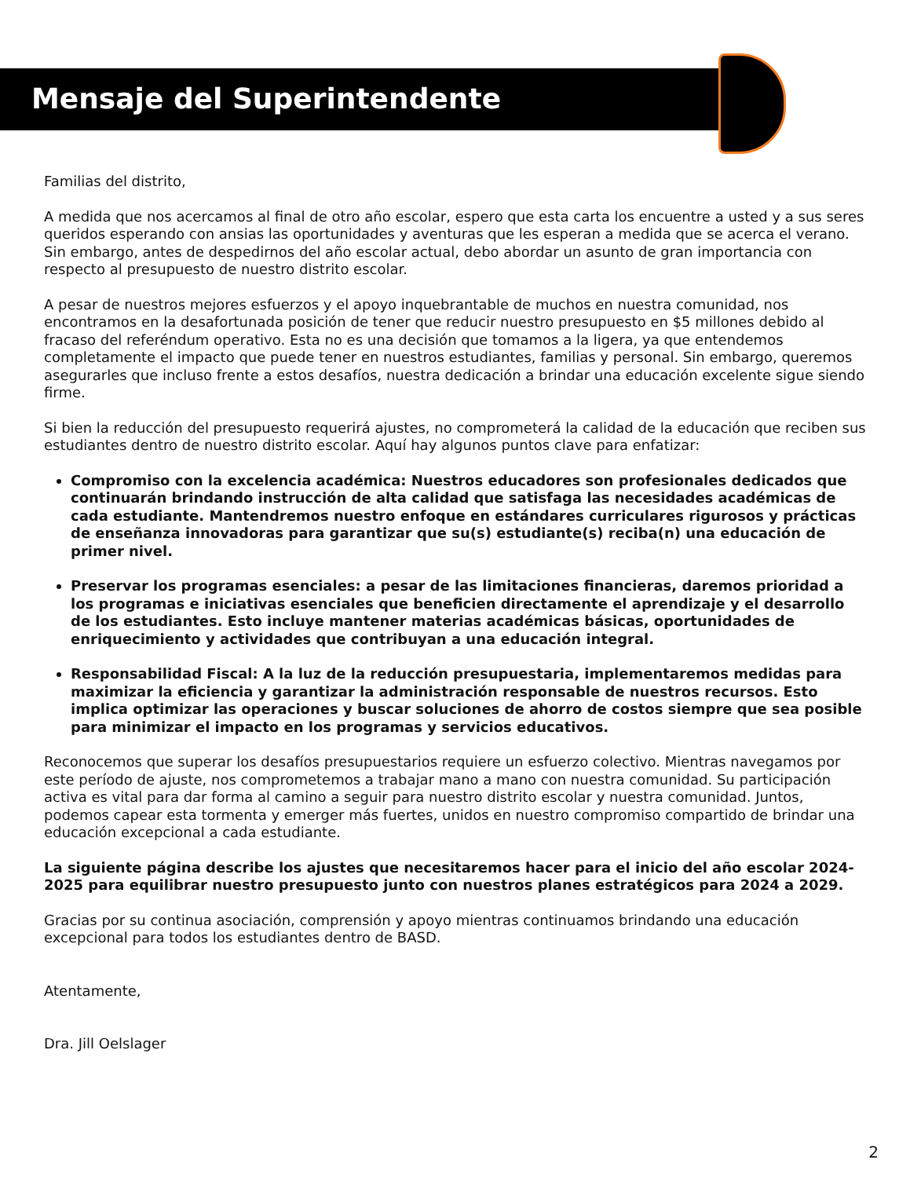Mensaje del Superintendente
Familias del distrito,
A medida que nos acercamos al final de otro año escolar, espero que esta carta los encuentre a usted y a sus seres queridos esperando con ansias las oportunidades y aventuras que les esperan a medida que se acerca el verano. Sin embargo, antes de despedirnos del año escolar actual, debo abordar un asunto de gran importancia con respecto al presupuesto de nuestro distrito escolar.
A pesar de nuestros mejores esfuerzos y el apoyo inquebrantable de muchos en nuestra comunidad, nos encontramos en la desafortunada posición de tener que reducir nuestro presupuesto en $5 millones debido al fracaso del referéndum operativo. Esta no es una decisión que tomamos a la ligera, ya que entendemos completamente el impacto que puede tener en nuestros estudiantes, familias y personal. Sin embargo, queremos asegurarles que incluso frente a estos desafíos, nuestra dedicación a brindar una educación excelente sigue siendo firme.
Si bien la reducción del presupuesto requerirá ajustes, no comprometerá la calidad de la educación que reciben sus estudiantes dentro de nuestro distrito escolar. Aquí hay algunos puntos clave para enfatizar:
Compromiso con la excelencia académica: Nuestros educadores son profesionales dedicados que continuarán brindando instrucción de alta calidad que satisfaga las necesidades académicas de cada estudiante. Mantendremos nuestro enfoque en estándares curriculares rigurosos y prácticas de enseñanza innovadoras para garantizar que su(s) estudiante(s) reciba(n) una educación de primer nivel.
Preservar los programas esenciales: a pesar de las limitaciones financieras, daremos prioridad a los programas e iniciativas esenciales que beneficien directamente el aprendizaje y el desarrollo de los estudiantes. Esto incluye mantener materias académicas básicas, oportunidades de enriquecimiento y actividades que contribuyan a una educación integral.
Responsabilidad Fiscal: A la luz de la reducción presupuestaria, implementaremos medidas para maximizar la eficiencia y garantizar la administración responsable de nuestros recursos. Esto implica optimizar las operaciones y buscar soluciones de ahorro de costos siempre que sea posible para minimizar el impacto en los programas y servicios educativos.
Reconocemos que superar los desafíos presupuestarios requiere un esfuerzo colectivo. Mientras navegamos por este período de ajuste, nos comprometemos a trabajar mano a mano con nuestra comunidad. Su participación activa es vital para dar forma al camino a seguir para nuestro distrito escolar y nuestra comunidad. Juntos, podemos capear esta tormenta y emerger más fuertes, unidos en nuestro compromiso compartido de brindar una educación excepcional a cada estudiante.
La siguiente página describe los ajustes que necesitaremos hacer para el inicio del año escolar 2024-2025 para equilibrar nuestro presupuesto junto con nuestros planes estratégicos para 2024 a 2029.
Gracias por su continua asociación, comprensión y apoyo mientras continuamos brindando una educación excepcional para todos los estudiantes dentro de BASD.
Atentamente,
Dra. Jill Oelslager
2